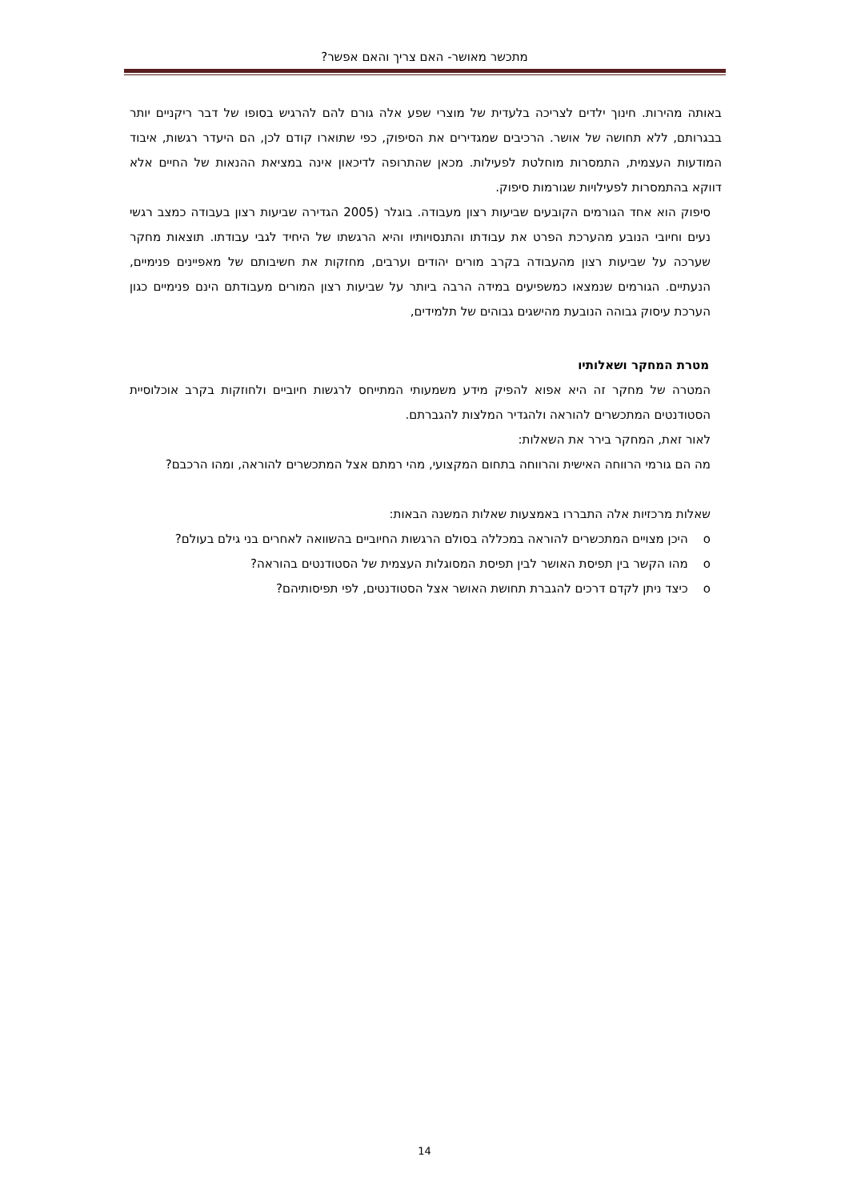מתכשר מאושר- האם צריך והאם אפשר?
באותה מהירות. חינוך ילדים לצריכה בלעדית של מוצרי שפע אלה גורם להם להרגיש בסופו של דבר ריקניים יותר בבגרותם, ללא תחושה של אושר. הרכיבים שמגדירים את הסיפוק, כפי שתוארו קודם לכן, הם היעדר רגשות, איבוד המודעות העצמית, התמסרות מוחלטת לפעילות. מכאן שהתרופה לדיכאון אינה במציאת ההנאות של החיים אלא דווקא בהתמסרות לפעילויות שגורמות סיפוק.
סיפוק הוא אחד הגורמים הקובעים שביעות רצון מעבודה. בוגלר (2005 הגדירה שביעות רצון בעבודה כמצב רגשי נעים וחיובי הנובע מהערכת הפרט את עבודתו והתנסויותיו והיא הרגשתו של היחיד לגבי עבודתו. תוצאות מחקר שערכה על שביעות רצון מהעבודה בקרב מורים יהודים וערבים, מחזקות את חשיבותם של מאפיינים פנימיים, הנעתיים. הגורמים שנמצאו כמשפיעים במידה הרבה ביותר על שביעות רצון המורים מעבודתם הינם פנימיים כגון הערכת עיסוק גבוהה הנובעת מהישגים גבוהים של תלמידים,
מטרת המחקר ושאלותיו
המטרה של מחקר זה היא אפוא להפיק מידע משמעותי המתייחס לרגשות חיוביים ולחוזקות בקרב אוכלוסיית הסטודנטים המתכשרים להוראה ולהגדיר המלצות להגברתם.
לאור זאת, המחקר בירר את השאלות:
מה הם גורמי הרווחה האישית והרווחה בתחום המקצועי, מהי רמתם אצל המתכשרים להוראה, ומהו הרכבם?
שאלות מרכזיות אלה התבררו באמצעות שאלות המשנה הבאות:
o היכן מצויים המתכשרים להוראה במכללה בסולם הרגשות החיוביים בהשוואה לאחרים בני גילם בעולם?
o מהו הקשר בין תפיסת האושר לבין תפיסת המסוגלות העצמית של הסטודנטים בהוראה?
o כיצד ניתן לקדם דרכים להגברת תחושת האושר אצל הסטודנטים, לפי תפיסותיהם?
14